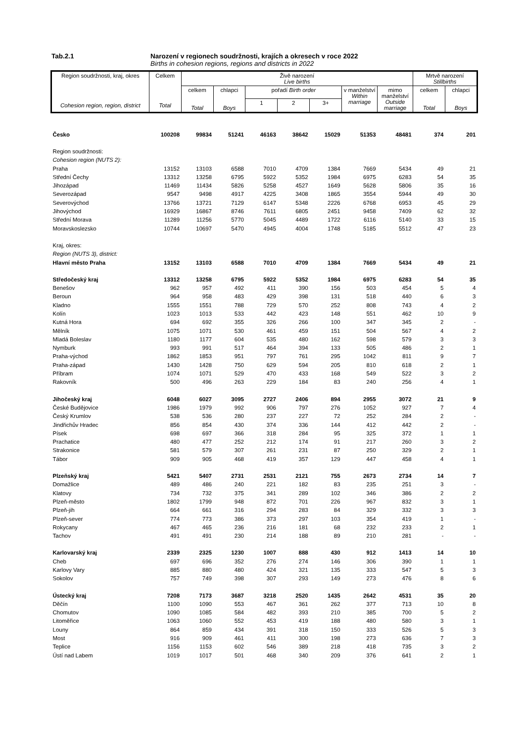Tab.2.1 Narození v regionech soudržnosti, krajích a okresech v roce 2022
Births in cohesion regions, regions and districts in 2022
| Region soudržnosti, kraj, okres Cohesion region, region, district | Celkem Total | Živě narození Live births | | | | | | | Mrtvě narození Stillbirths | |
| --- | --- | --- | --- | --- | --- | --- | --- | --- | --- | --- |
| | | celkem Total | chlapci Boys | pořadí Birth order | | | v manželství Within marriage | mimo manželství Outside marriage | celkem Total | chlapci Boys |
| | | | | 1 | 2 | 3+ | | | | |
| Česko | 100208 | 99834 | 51241 | 46163 | 38642 | 15029 | 51353 | 48481 | 374 | 201 |
| Region soudržnosti: | | | | | | | | | | |
| Cohesion region (NUTS 2): | | | | | | | | | | |
| Praha | 13152 | 13103 | 6588 | 7010 | 4709 | 1384 | 7669 | 5434 | 49 | 21 |
| Střední Čechy | 13312 | 13258 | 6795 | 5922 | 5352 | 1984 | 6975 | 6283 | 54 | 35 |
| Jihozápad | 11469 | 11434 | 5826 | 5258 | 4527 | 1649 | 5628 | 5806 | 35 | 16 |
| Severozápad | 9547 | 9498 | 4917 | 4225 | 3408 | 1865 | 3554 | 5944 | 49 | 30 |
| Severovýchod | 13766 | 13721 | 7129 | 6147 | 5348 | 2226 | 6768 | 6953 | 45 | 29 |
| Jihovýchod | 16929 | 16867 | 8746 | 7611 | 6805 | 2451 | 9458 | 7409 | 62 | 32 |
| Střední Morava | 11289 | 11256 | 5770 | 5045 | 4489 | 1722 | 6116 | 5140 | 33 | 15 |
| Moravskoslezsko | 10744 | 10697 | 5470 | 4945 | 4004 | 1748 | 5185 | 5512 | 47 | 23 |
| Kraj, okres: | | | | | | | | | | |
| Region (NUTS 3), district: | | | | | | | | | | |
| Hlavní město Praha | 13152 | 13103 | 6588 | 7010 | 4709 | 1384 | 7669 | 5434 | 49 | 21 |
| Středočeský kraj | 13312 | 13258 | 6795 | 5922 | 5352 | 1984 | 6975 | 6283 | 54 | 35 |
| Benešov | 962 | 957 | 492 | 411 | 390 | 156 | 503 | 454 | 5 | 4 |
| Beroun | 964 | 958 | 483 | 429 | 398 | 131 | 518 | 440 | 6 | 3 |
| Kladno | 1555 | 1551 | 788 | 729 | 570 | 252 | 808 | 743 | 4 | 2 |
| Kolín | 1023 | 1013 | 533 | 442 | 423 | 148 | 551 | 462 | 10 | 9 |
| Kutná Hora | 694 | 692 | 355 | 326 | 266 | 100 | 347 | 345 | 2 | - |
| Mělník | 1075 | 1071 | 530 | 461 | 459 | 151 | 504 | 567 | 4 | 2 |
| Mladá Boleslav | 1180 | 1177 | 604 | 535 | 480 | 162 | 598 | 579 | 3 | 3 |
| Nymburk | 993 | 991 | 517 | 464 | 394 | 133 | 505 | 486 | 2 | 1 |
| Praha-východ | 1862 | 1853 | 951 | 797 | 761 | 295 | 1042 | 811 | 9 | 7 |
| Praha-západ | 1430 | 1428 | 750 | 629 | 594 | 205 | 810 | 618 | 2 | 1 |
| Příbram | 1074 | 1071 | 529 | 470 | 433 | 168 | 549 | 522 | 3 | 2 |
| Rakovník | 500 | 496 | 263 | 229 | 184 | 83 | 240 | 256 | 4 | 1 |
| Jihočeský kraj | 6048 | 6027 | 3095 | 2727 | 2406 | 894 | 2955 | 3072 | 21 | 9 |
| České Budějovice | 1986 | 1979 | 992 | 906 | 797 | 276 | 1052 | 927 | 7 | 4 |
| Český Krumlov | 538 | 536 | 280 | 237 | 227 | 72 | 252 | 284 | 2 | - |
| Jindřichův Hradec | 856 | 854 | 430 | 374 | 336 | 144 | 412 | 442 | 2 | - |
| Písek | 698 | 697 | 366 | 318 | 284 | 95 | 325 | 372 | 1 | 1 |
| Prachatice | 480 | 477 | 252 | 212 | 174 | 91 | 217 | 260 | 3 | 2 |
| Strakonice | 581 | 579 | 307 | 261 | 231 | 87 | 250 | 329 | 2 | 1 |
| Tábor | 909 | 905 | 468 | 419 | 357 | 129 | 447 | 458 | 4 | 1 |
| Plzeňský kraj | 5421 | 5407 | 2731 | 2531 | 2121 | 755 | 2673 | 2734 | 14 | 7 |
| Domažlice | 489 | 486 | 240 | 221 | 182 | 83 | 235 | 251 | 3 | - |
| Klatovy | 734 | 732 | 375 | 341 | 289 | 102 | 346 | 386 | 2 | 2 |
| Plzeň-město | 1802 | 1799 | 948 | 872 | 701 | 226 | 967 | 832 | 3 | 1 |
| Plzeň-jih | 664 | 661 | 316 | 294 | 283 | 84 | 329 | 332 | 3 | 3 |
| Plzeň-sever | 774 | 773 | 386 | 373 | 297 | 103 | 354 | 419 | 1 | - |
| Rokycany | 467 | 465 | 236 | 216 | 181 | 68 | 232 | 233 | 2 | 1 |
| Tachov | 491 | 491 | 230 | 214 | 188 | 89 | 210 | 281 | - | - |
| Karlovarský kraj | 2339 | 2325 | 1230 | 1007 | 888 | 430 | 912 | 1413 | 14 | 10 |
| Cheb | 697 | 696 | 352 | 276 | 274 | 146 | 306 | 390 | 1 | 1 |
| Karlovy Vary | 885 | 880 | 480 | 424 | 321 | 135 | 333 | 547 | 5 | 3 |
| Sokolov | 757 | 749 | 398 | 307 | 293 | 149 | 273 | 476 | 8 | 6 |
| Ústecký kraj | 7208 | 7173 | 3687 | 3218 | 2520 | 1435 | 2642 | 4531 | 35 | 20 |
| Děčín | 1100 | 1090 | 553 | 467 | 361 | 262 | 377 | 713 | 10 | 8 |
| Chomutov | 1090 | 1085 | 584 | 482 | 393 | 210 | 385 | 700 | 5 | 2 |
| Litoměřice | 1063 | 1060 | 552 | 453 | 419 | 188 | 480 | 580 | 3 | 1 |
| Louny | 864 | 859 | 434 | 391 | 318 | 150 | 333 | 526 | 5 | 3 |
| Most | 916 | 909 | 461 | 411 | 300 | 198 | 273 | 636 | 7 | 3 |
| Teplice | 1156 | 1153 | 602 | 546 | 389 | 218 | 418 | 735 | 3 | 2 |
| Ústí nad Labem | 1019 | 1017 | 501 | 468 | 340 | 209 | 376 | 641 | 2 | 1 |